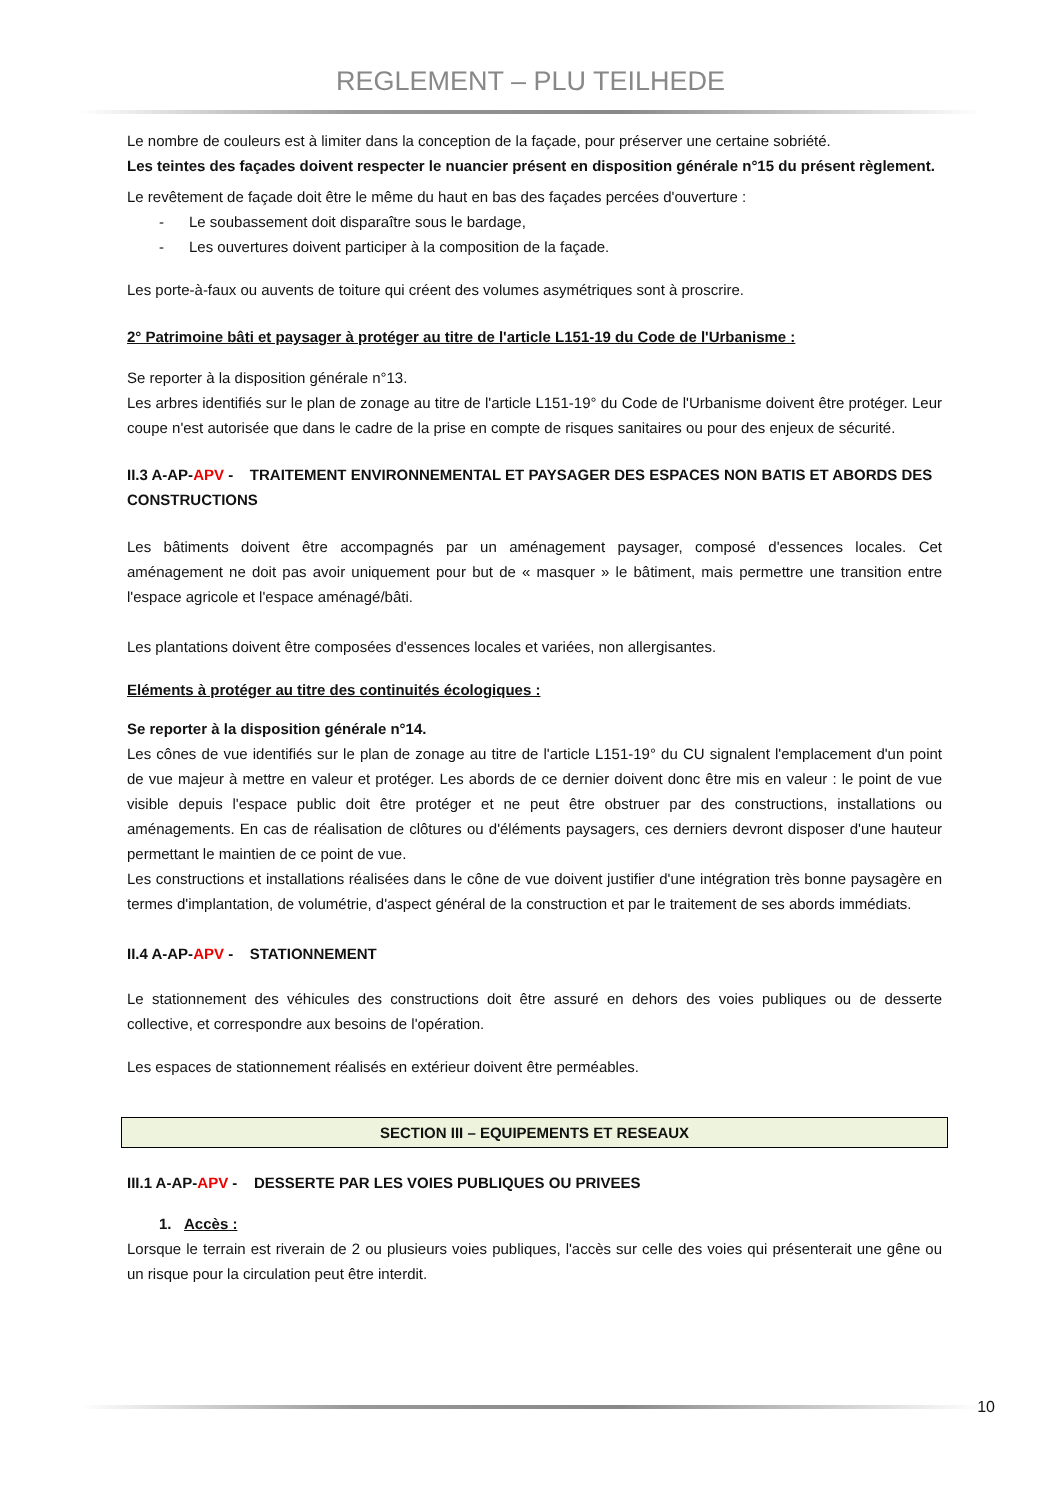REGLEMENT – PLU TEILHEDE
Le nombre de couleurs est à limiter dans la conception de la façade, pour préserver une certaine sobriété.
Les teintes des façades doivent respecter le nuancier présent en disposition générale n°15 du présent règlement.
Le revêtement de façade doit être le même du haut en bas des façades percées d'ouverture :
- Le soubassement doit disparaître sous le bardage,
- Les ouvertures doivent participer à la composition de la façade.
Les porte-à-faux ou auvents de toiture qui créent des volumes asymétriques sont à proscrire.
2° Patrimoine bâti et paysager à protéger au titre de l'article L151-19 du Code de l'Urbanisme :
Se reporter à la disposition générale n°13.
Les arbres identifiés sur le plan de zonage au titre de l'article L151-19° du Code de l'Urbanisme doivent être protéger. Leur coupe n'est autorisée que dans le cadre de la prise en compte de risques sanitaires ou pour des enjeux de sécurité.
II.3 A-AP-APV - TRAITEMENT ENVIRONNEMENTAL ET PAYSAGER DES ESPACES NON BATIS ET ABORDS DES CONSTRUCTIONS
Les bâtiments doivent être accompagnés par un aménagement paysager, composé d'essences locales. Cet aménagement ne doit pas avoir uniquement pour but de « masquer » le bâtiment, mais permettre une transition entre l'espace agricole et l'espace aménagé/bâti.
Les plantations doivent être composées d'essences locales et variées, non allergisantes.
Eléments à protéger au titre des continuités écologiques :
Se reporter à la disposition générale n°14.
Les cônes de vue identifiés sur le plan de zonage au titre de l'article L151-19° du CU signalent l'emplacement d'un point de vue majeur à mettre en valeur et protéger. Les abords de ce dernier doivent donc être mis en valeur : le point de vue visible depuis l'espace public doit être protéger et ne peut être obstruer par des constructions, installations ou aménagements. En cas de réalisation de clôtures ou d'éléments paysagers, ces derniers devront disposer d'une hauteur permettant le maintien de ce point de vue.
Les constructions et installations réalisées dans le cône de vue doivent justifier d'une intégration très bonne paysagère en termes d'implantation, de volumétrie, d'aspect général de la construction et par le traitement de ses abords immédiats.
II.4 A-AP-APV - STATIONNEMENT
Le stationnement des véhicules des constructions doit être assuré en dehors des voies publiques ou de desserte collective, et correspondre aux besoins de l'opération.
Les espaces de stationnement réalisés en extérieur doivent être perméables.
SECTION III – EQUIPEMENTS ET RESEAUX
III.1 A-AP-APV - DESSERTE PAR LES VOIES PUBLIQUES OU PRIVEES
1. Accès :
Lorsque le terrain est riverain de 2 ou plusieurs voies publiques, l'accès sur celle des voies qui présenterait une gêne ou un risque pour la circulation peut être interdit.
10